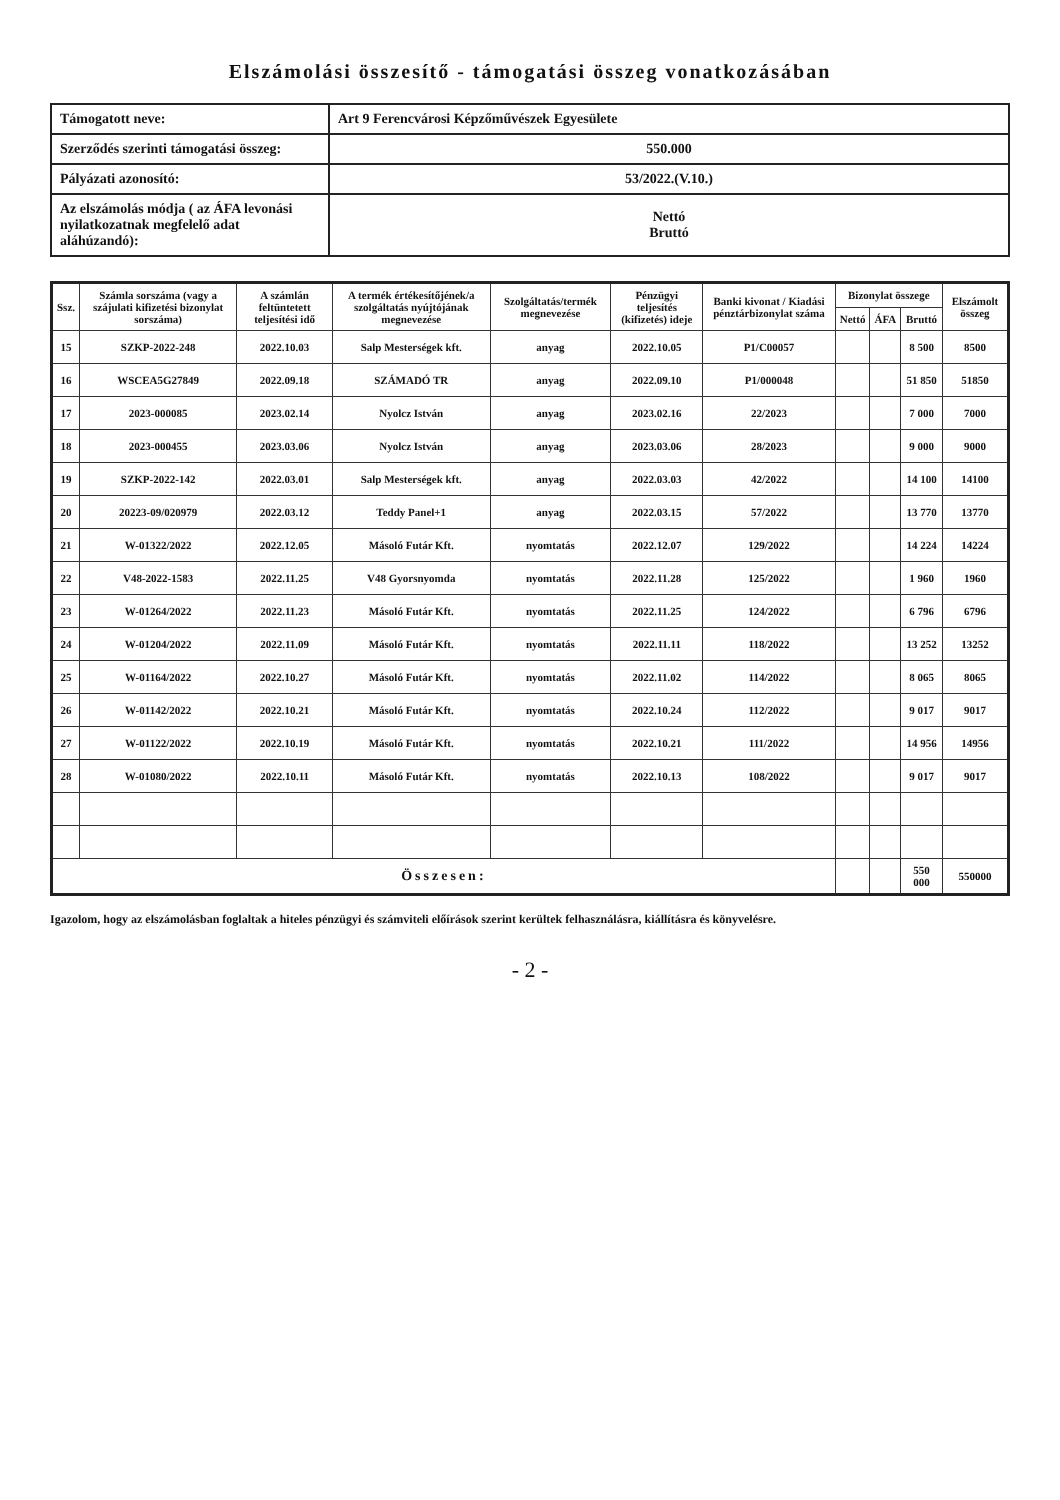Elszámolási összesítő - támogatási összeg vonatkozásában
| Támogatott neve: | Art 9 Ferencvárosi Képzőművészek Egyesülete |
| Szerződés szerinti támogatási összeg: | 550.000 |
| Pályázati azonosító: | 53/2022.(V.10.) |
| Az elszámolás módja ( az ÁFA levonási nyilatkozatnak megfelelő adat aláhúzandó): | Nettó Bruttó |
| Ssz. | Számla sorszáma (vagy a szájulati kifizetési bizonylat sorszáma) | A számlán feltüntetett teljesítési idő | A termék értékesítőjének/a szolgáltatás nyújtójának megnevezése | Szolgáltatás/termék megnevezése | Pénzügyi teljesítés (kifizetés) ideje | Banki kivonat / Kiadási pénztárbizonylat száma | Bizonylat összege | | | Elszámolt összeg |
| --- | --- | --- | --- | --- | --- | --- | --- | --- | --- | --- |
| | | | | | | | Nettó | ÁFA | Bruttó | |
| 15 | SZKP-2022-248 | 2022.10.03 | Salp Mesterségek kft. | anyag | 2022.10.05 | P1/C00057 | | | 8 500 | 8500 |
| 16 | WSCEA5G27849 | 2022.09.18 | SZÁMADÓ TR | anyag | 2022.09.10 | P1/000048 | | | 51 850 | 51850 |
| 17 | 2023-000085 | 2023.02.14 | Nyolcz István | anyag | 2023.02.16 | 22/2023 | | | 7 000 | 7000 |
| 18 | 2023-000455 | 2023.03.06 | Nyolcz István | anyag | 2023.03.06 | 28/2023 | | | 9 000 | 9000 |
| 19 | SZKP-2022-142 | 2022.03.01 | Salp Mesterségek kft. | anyag | 2022.03.03 | 42/2022 | | | 14 100 | 14100 |
| 20 | 20223-09/020979 | 2022.03.12 | Teddy Panel+1 | anyag | 2022.03.15 | 57/2022 | | | 13 770 | 13770 |
| 21 | W-01322/2022 | 2022.12.05 | Másoló Futár Kft. | nyomtatás | 2022.12.07 | 129/2022 | | | 14 224 | 14224 |
| 22 | V48-2022-1583 | 2022.11.25 | V48 Gyorsnyomda | nyomtatás | 2022.11.28 | 125/2022 | | | 1 960 | 1960 |
| 23 | W-01264/2022 | 2022.11.23 | Másoló Futár Kft. | nyomtatás | 2022.11.25 | 124/2022 | | | 6 796 | 6796 |
| 24 | W-01204/2022 | 2022.11.09 | Másoló Futár Kft. | nyomtatás | 2022.11.11 | 118/2022 | | | 13 252 | 13252 |
| 25 | W-01164/2022 | 2022.10.27 | Másoló Futár Kft. | nyomtatás | 2022.11.02 | 114/2022 | | | 8 065 | 8065 |
| 26 | W-01142/2022 | 2022.10.21 | Másoló Futár Kft. | nyomtatás | 2022.10.24 | 112/2022 | | | 9 017 | 9017 |
| 27 | W-01122/2022 | 2022.10.19 | Másoló Futár Kft. | nyomtatás | 2022.10.21 | 111/2022 | | | 14 956 | 14956 |
| 28 | W-01080/2022 | 2022.10.11 | Másoló Futár Kft. | nyomtatás | 2022.10.13 | 108/2022 | | | 9 017 | 9017 |
| Összesen: | | | | | | | | | 550 000 | 550000 |
Igazolom, hogy az elszámolásban foglaltak a hiteles pénzügyi és számviteli előírások szerint kerültek felhasználásra, kiállításra és könyvelésre.
- 2 -